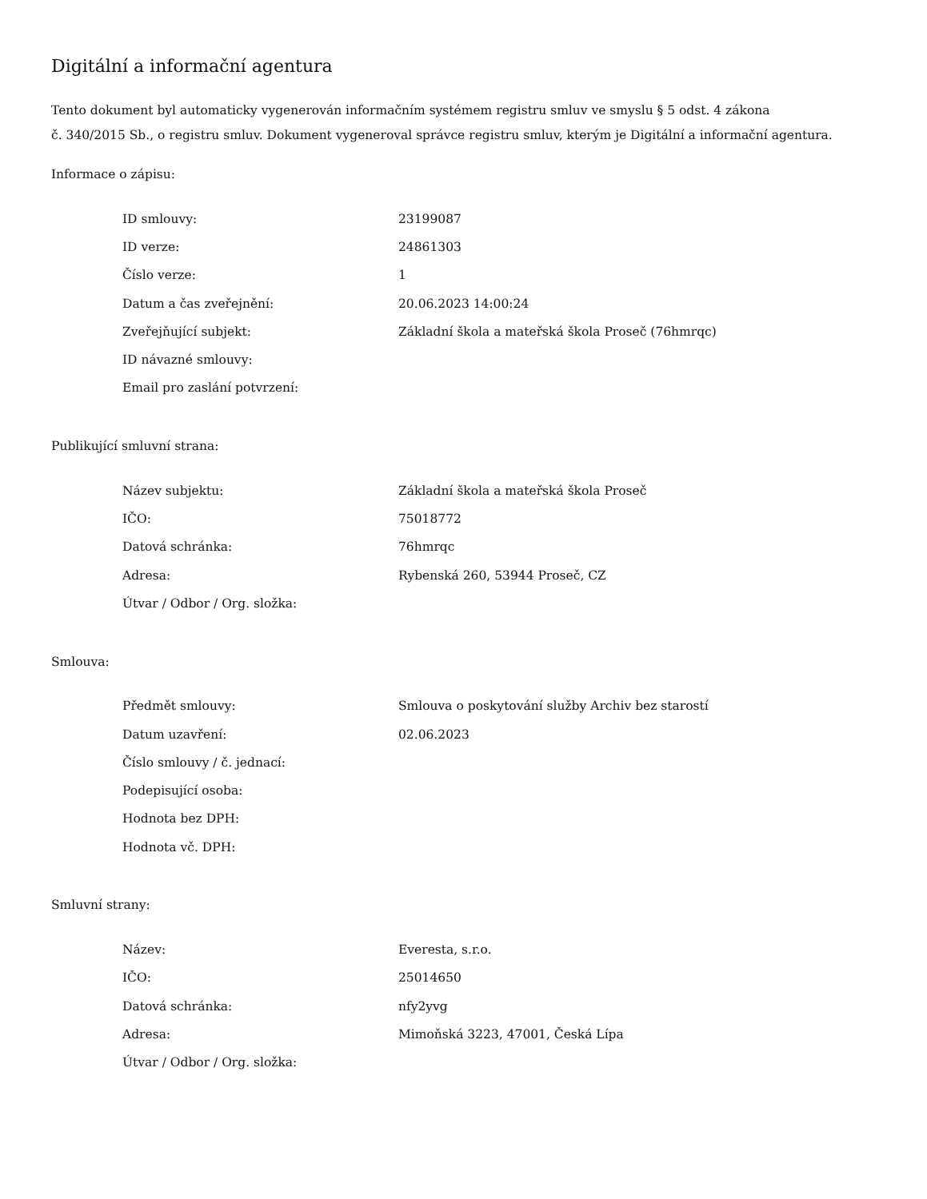Digitální a informační agentura
Tento dokument byl automaticky vygenerován informačním systémem registru smluv ve smyslu § 5 odst. 4 zákona
č. 340/2015 Sb., o registru smluv. Dokument vygeneroval správce registru smluv, kterým je Digitální a informační agentura.
Informace o zápisu:
| ID smlouvy: | 23199087 |
| ID verze: | 24861303 |
| Číslo verze: | 1 |
| Datum a čas zveřejnění: | 20.06.2023 14:00:24 |
| Zveřejňující subjekt: | Základní škola a mateřská škola Proseč (76hmrqc) |
| ID návazné smlouvy: | |
| Email pro zaslání potvrzení: | |
Publikující smluvní strana:
| Název subjektu: | Základní škola a mateřská škola Proseč |
| IČO: | 75018772 |
| Datová schránka: | 76hmrqc |
| Adresa: | Rybenská 260, 53944 Proseč, CZ |
| Útvar / Odbor / Org. složka: | |
Smlouva:
| Předmět smlouvy: | Smlouva o poskytování služby Archiv bez starostí |
| Datum uzavření: | 02.06.2023 |
| Číslo smlouvy / č. jednací: | |
| Podepisující osoba: | |
| Hodnota bez DPH: | |
| Hodnota vč. DPH: | |
Smluvní strany:
| Název: | Everesta, s.r.o. |
| IČO: | 25014650 |
| Datová schránka: | nfy2yvg |
| Adresa: | Mimoňská 3223, 47001, Česká Lípa |
| Útvar / Odbor / Org. složka: | |